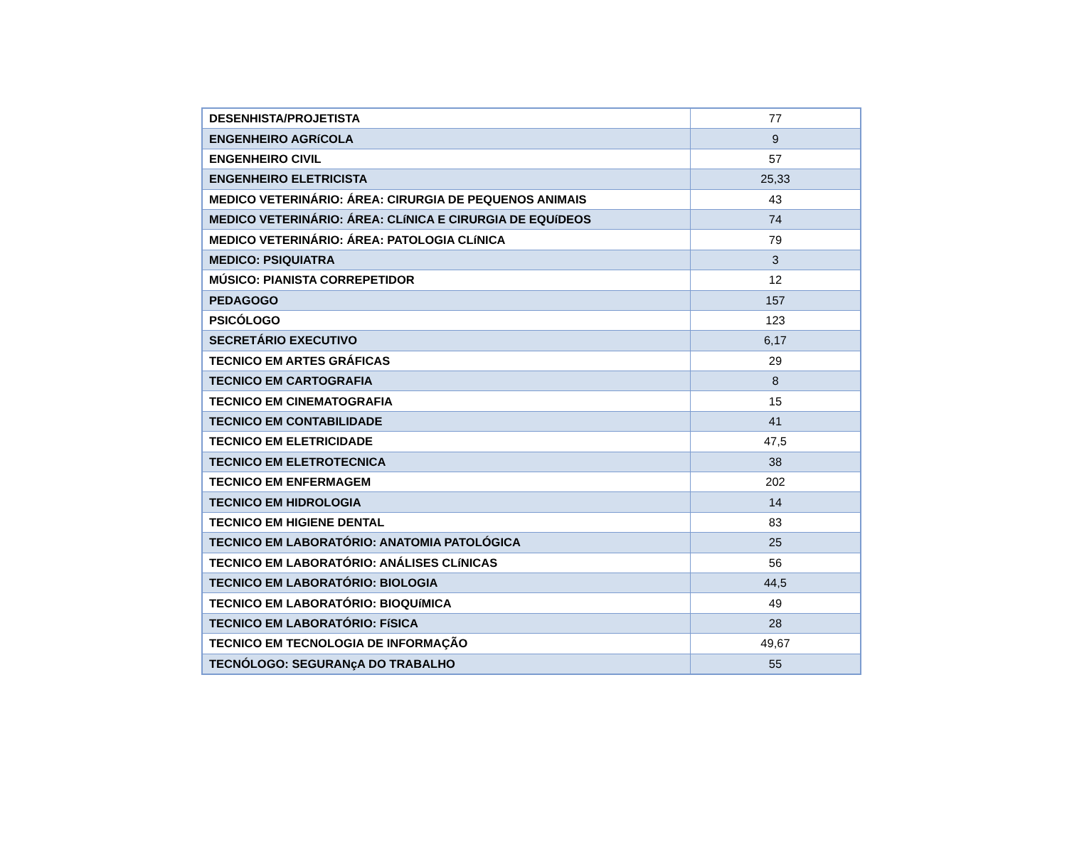| DESENHISTA/PROJETISTA | 77 |
| ENGENHEIRO AGRíCOLA | 9 |
| ENGENHEIRO CIVIL | 57 |
| ENGENHEIRO ELETRICISTA | 25,33 |
| MEDICO VETERINÁRIO: ÁREA: CIRURGIA DE PEQUENOS ANIMAIS | 43 |
| MEDICO VETERINÁRIO: ÁREA: CLíNICA E CIRURGIA DE EQUíDEOS | 74 |
| MEDICO VETERINÁRIO: ÁREA: PATOLOGIA CLíNICA | 79 |
| MEDICO: PSIQUIATRA | 3 |
| MÚSICO: PIANISTA CORREPETIDOR | 12 |
| PEDAGOGO | 157 |
| PSICÓLOGO | 123 |
| SECRETÁRIO EXECUTIVO | 6,17 |
| TECNICO EM ARTES GRÁFICAS | 29 |
| TECNICO EM CARTOGRAFIA | 8 |
| TECNICO EM CINEMATOGRAFIA | 15 |
| TECNICO EM CONTABILIDADE | 41 |
| TECNICO EM ELETRICIDADE | 47,5 |
| TECNICO EM ELETROTECNICA | 38 |
| TECNICO EM ENFERMAGEM | 202 |
| TECNICO EM HIDROLOGIA | 14 |
| TECNICO EM HIGIENE DENTAL | 83 |
| TECNICO EM LABORATÓRIO: ANATOMIA PATOLÓGICA | 25 |
| TECNICO EM LABORATÓRIO: ANÁLISES CLíNICAS | 56 |
| TECNICO EM LABORATÓRIO: BIOLOGIA | 44,5 |
| TECNICO EM LABORATÓRIO: BIOQUíMICA | 49 |
| TECNICO EM LABORATÓRIO: FíSICA | 28 |
| TECNICO EM TECNOLOGIA DE INFORMAÇÃO | 49,67 |
| TECNÓLOGO: SEGURANçA DO TRABALHO | 55 |